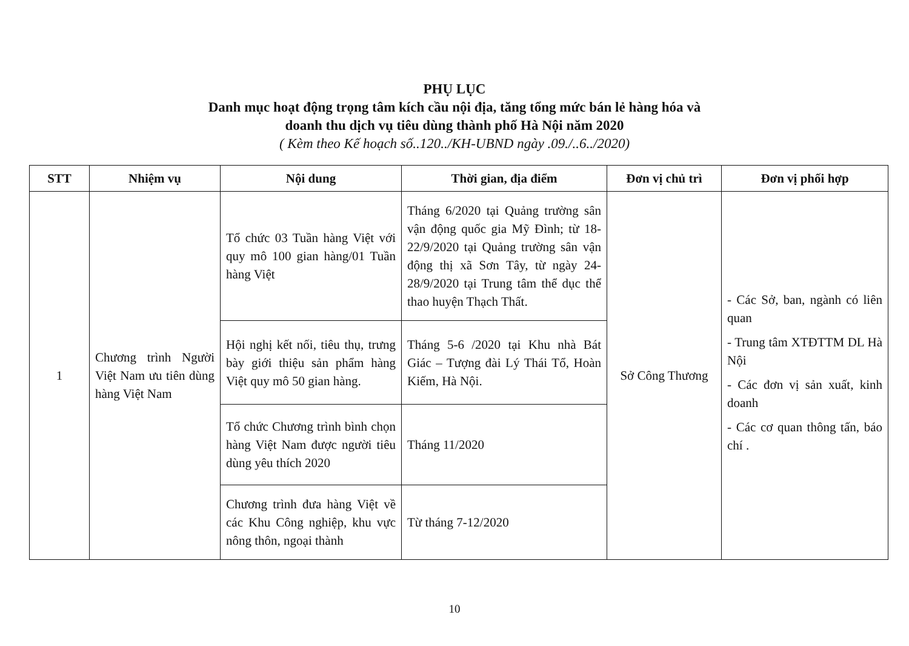PHỤ LỤC
Danh mục hoạt động trọng tâm kích cầu nội địa, tăng tổng mức bán lẻ hàng hóa và
doanh thu dịch vụ tiêu dùng thành phố Hà Nội năm 2020
( Kèm theo Kế hoạch số..120../KH-UBND ngày .09./..6../2020)
| STT | Nhiệm vụ | Nội dung | Thời gian, địa điểm | Đơn vị chủ trì | Đơn vị phối hợp |
| --- | --- | --- | --- | --- | --- |
| 1 | Chương trình Người Việt Nam ưu tiên dùng hàng Việt Nam | Tổ chức 03 Tuần hàng Việt với quy mô 100 gian hàng/01 Tuần hàng Việt | Tháng 6/2020 tại Quảng trường sân vận động quốc gia Mỹ Đình; từ 18-22/9/2020 tại Quảng trường sân vận động thị xã Sơn Tây, từ ngày 24-28/9/2020 tại Trung tâm thể dục thể thao huyện Thạch Thất. | Sở Công Thương | - Các Sở, ban, ngành có liên quan - Trung tâm XTĐTTM DL Hà Nội - Các đơn vị sản xuất, kinh doanh - Các cơ quan thông tấn, báo chí . |
| | | Hội nghị kết nối, tiêu thụ, trưng bày giới thiệu sản phẩm hàng Việt quy mô 50 gian hàng. | Tháng 5-6 /2020 tại Khu nhà Bát Giác – Tượng đài Lý Thái Tổ, Hoàn Kiếm, Hà Nội. | | |
| | | Tổ chức Chương trình bình chọn hàng Việt Nam được người tiêu dùng yêu thích 2020 | Tháng 11/2020 | | |
| | | Chương trình đưa hàng Việt về các Khu Công nghiệp, khu vực nông thôn, ngoại thành | Từ tháng 7-12/2020 | | |
10